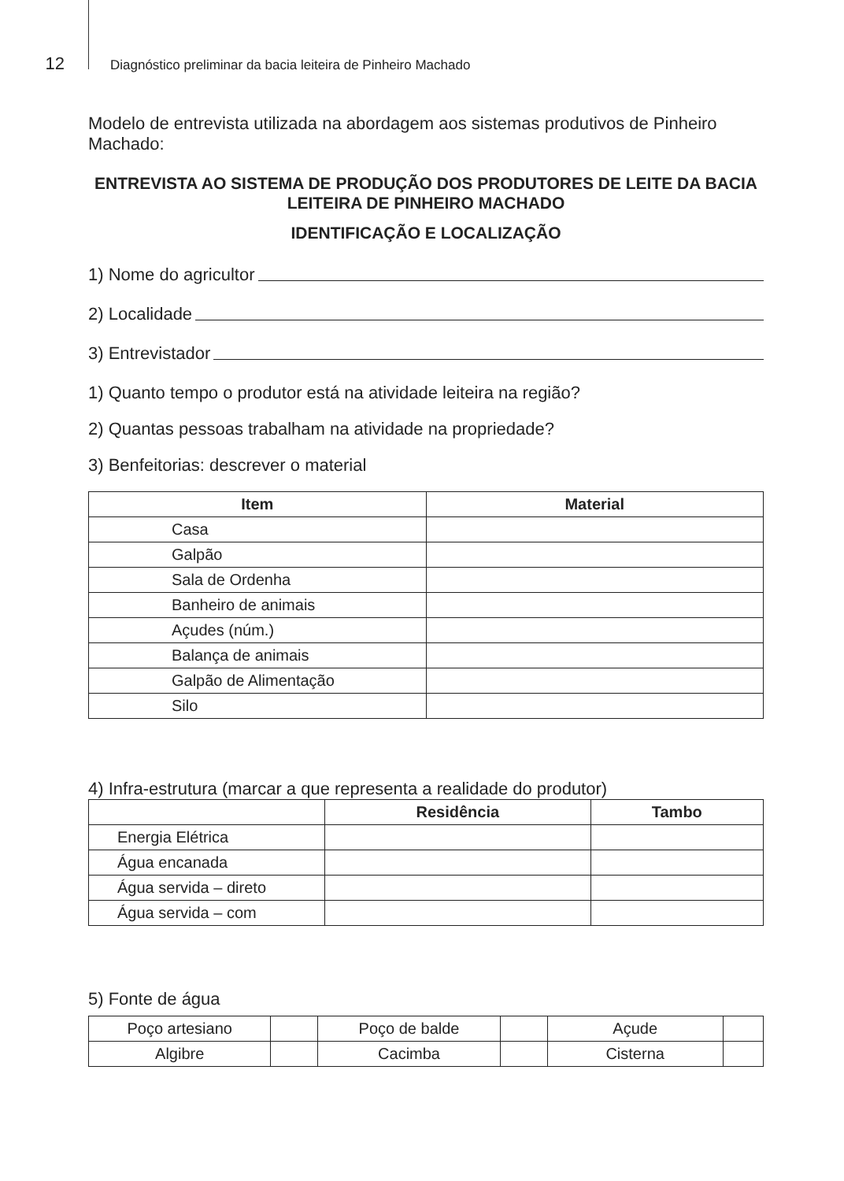12 Diagnóstico preliminar da bacia leiteira de Pinheiro Machado
Modelo de entrevista utilizada na abordagem aos sistemas produtivos de Pinheiro Machado:
ENTREVISTA AO SISTEMA DE PRODUÇÃO DOS PRODUTORES DE LEITE DA BACIA LEITEIRA DE PINHEIRO MACHADO
IDENTIFICAÇÃO E LOCALIZAÇÃO
1) Nome do agricultor
2) Localidade
3) Entrevistador
1) Quanto tempo o produtor está na atividade leiteira na região?
2) Quantas pessoas trabalham na atividade na propriedade?
3) Benfeitorias: descrever o material
| Item | Material |
| --- | --- |
| Casa | |
| Galpão | |
| Sala de Ordenha | |
| Banheiro de animais | |
| Açudes (núm.) | |
| Balança de animais | |
| Galpão de Alimentação | |
| Silo | |
4) Infra-estrutura (marcar a que representa a realidade do produtor)
| | Residência | Tambo |
| --- | --- | --- |
| Energia Elétrica | | |
| Água encanada | | |
| Água servida – direto | | |
| Água servida – com | | |
5) Fonte de água
| Poço artesiano | | Poço de balde | | Açude | |
| Algibre | | Cacimba | | Cisterna | |